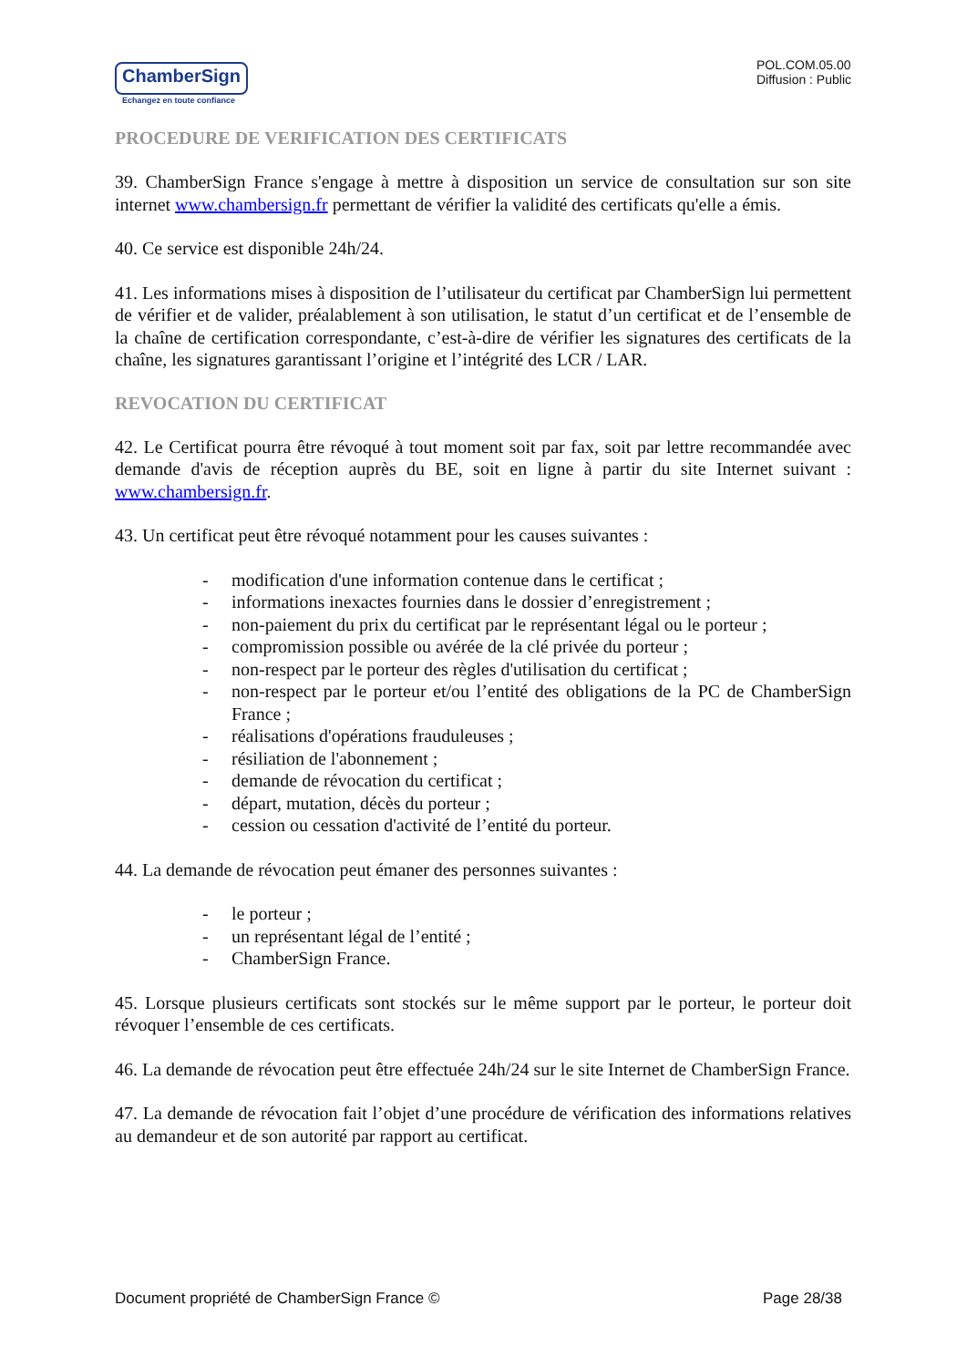ChamberSign
Echangez en toute confiance
POL.COM.05.00
Diffusion : Public
PROCEDURE DE VERIFICATION DES CERTIFICATS
39. ChamberSign France s'engage à mettre à disposition un service de consultation sur son site internet www.chambersign.fr permettant de vérifier la validité des certificats qu'elle a émis.
40. Ce service est disponible 24h/24.
41. Les informations mises à disposition de l’utilisateur du certificat par ChamberSign lui permettent de vérifier et de valider, préalablement à son utilisation, le statut d’un certificat et de l’ensemble de la chaîne de certification correspondante, c’est-à-dire de vérifier les signatures des certificats de la chaîne, les signatures garantissant l’origine et l’intégrité des LCR / LAR.
REVOCATION DU CERTIFICAT
42. Le Certificat pourra être révoqué à tout moment soit par fax, soit par lettre recommandée avec demande d'avis de réception auprès du BE, soit en ligne à partir du site Internet suivant : www.chambersign.fr.
43. Un certificat peut être révoqué notamment pour les causes suivantes :
- modification d'une information contenue dans le certificat ;
- informations inexactes fournies dans le dossier d’enregistrement ;
- non-paiement du prix du certificat par le représentant légal ou le porteur ;
- compromission possible ou avérée de la clé privée du porteur ;
- non-respect par le porteur des règles d'utilisation du certificat ;
- non-respect par le porteur et/ou l’entité des obligations de la PC de ChamberSign France ;
- réalisations d'opérations frauduleuses ;
- résiliation de l'abonnement ;
- demande de révocation du certificat ;
- départ, mutation, décès du porteur ;
- cession ou cessation d'activité de l’entité du porteur.
44. La demande de révocation peut émaner des personnes suivantes :
- le porteur ;
- un représentant légal de l’entité ;
- ChamberSign France.
45. Lorsque plusieurs certificats sont stockés sur le même support par le porteur, le porteur doit révoquer l’ensemble de ces certificats.
46. La demande de révocation peut être effectuée 24h/24 sur le site Internet de ChamberSign France.
47. La demande de révocation fait l’objet d’une procédure de vérification des informations relatives au demandeur et de son autorité par rapport au certificat.
Document propriété de ChamberSign France © Page 28/38